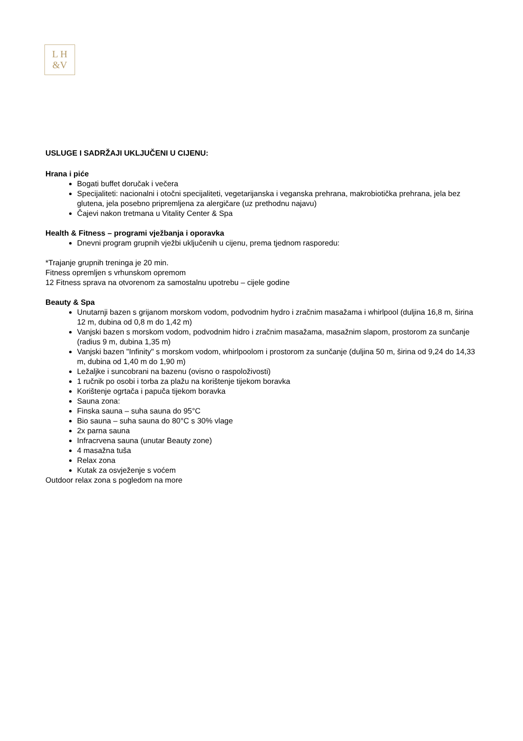L H
&V
USLUGE I SADRŽAJI UKLJUČENI U CIJENU:
Hrana i piće
Bogati buffet doručak i večera
Specijaliteti: nacionalni i otočni specijaliteti, vegetarijanska i veganska prehrana, makrobiotička prehrana, jela bez glutena, jela posebno pripremljena za alergičare (uz prethodnu najavu)
Čajevi nakon tretmana u Vitality Center & Spa
Health & Fitness – programi vježbanja i oporavka
Dnevni program grupnih vježbi uključenih u cijenu, prema tjednom rasporedu:
*Trajanje grupnih treninga je 20 min.
Fitness opremljen s vrhunskom opremom
12 Fitness sprava na otvorenom za samostalnu upotrebu – cijele godine
Beauty & Spa
Unutarnji bazen s grijanom morskom vodom, podvodnim hydro i zračnim masažama i whirlpool (duljina 16,8 m, širina 12 m, dubina od 0,8 m do 1,42 m)
Vanjski bazen s morskom vodom, podvodnim hidro i zračnim masažama, masažnim slapom, prostorom za sunčanje (radius 9 m, dubina 1,35 m)
Vanjski bazen "Infinity" s morskom vodom, whirlpoolom i prostorom za sunčanje (duljina 50 m, širina od 9,24 do 14,33 m, dubina od 1,40 m do 1,90 m)
Ležaljke i suncobrani na bazenu (ovisno o raspoloživosti)
1 ručnik po osobi i torba za plažu na korištenje tijekom boravka
Korištenje ogrtača i papuča tijekom boravka
Sauna zona:
Finska sauna – suha sauna do 95°C
Bio sauna – suha sauna do 80°C s 30% vlage
2x parna sauna
Infracrvena sauna (unutar Beauty zone)
4 masažna tuša
Relax zona
Kutak za osvježenje s voćem
Outdoor relax zona s pogledom na more